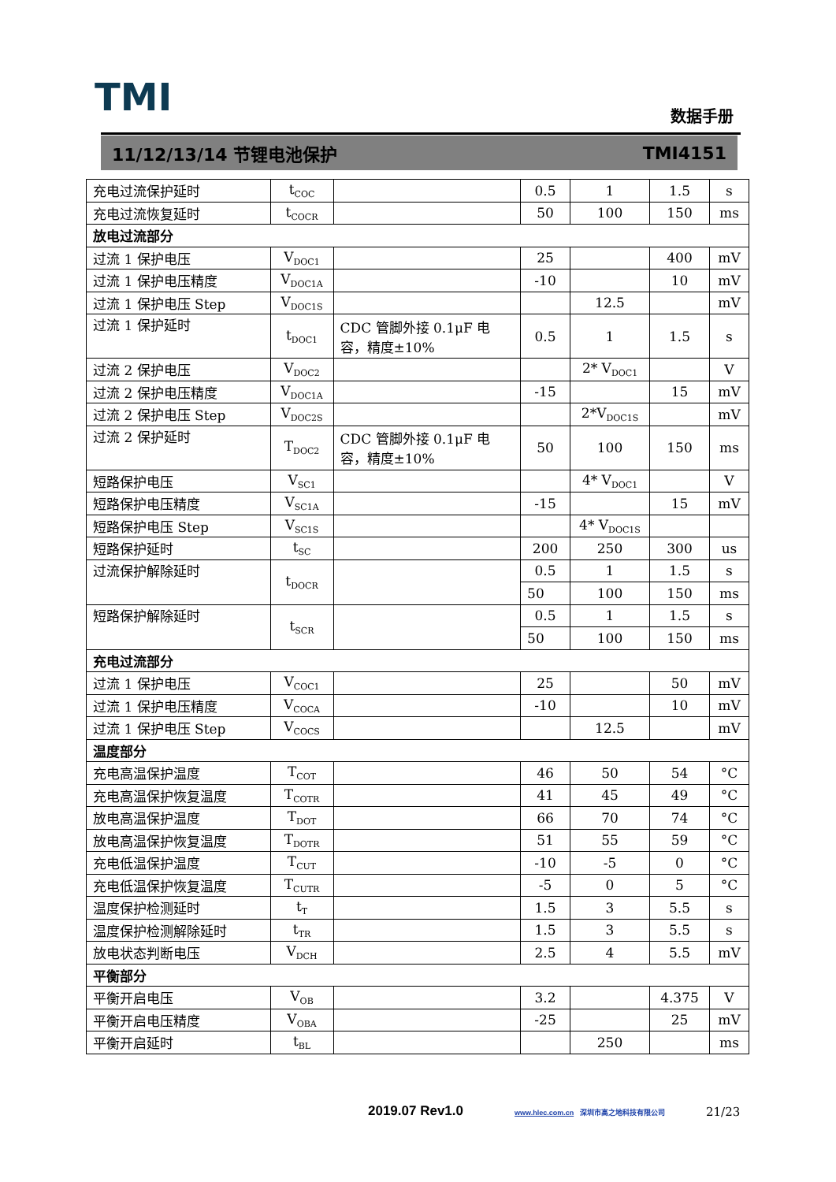TMI 数据手册
11/12/13/14 节锂电池保护 TMI4151
| 充电过流保护延时 | t<sub>COC</sub> | | 0.5 | 1 | 1.5 | s |
| 充电过流恢复延时 | t<sub>COCR</sub> | | 50 | 100 | 150 | ms |
| 放电过流部分 | | | | | | |
| 过流 1 保护电压 | V<sub>DOC1</sub> | | 25 | | 400 | mV |
| 过流 1 保护电压精度 | V<sub>DOC1A</sub> | | -10 | | 10 | mV |
| 过流 1 保护电压 Step | V<sub>DOC1S</sub> | | | 12.5 | | mV |
| 过流 1 保护延时 | t<sub>DOC1</sub> | CDC 管脚外接 0.1μF 电容，精度±10% | 0.5 | 1 | 1.5 | s |
| 过流 2 保护电压 | V<sub>DOC2</sub> | | | 2* V<sub>DOC1</sub> | | V |
| 过流 2 保护电压精度 | V<sub>DOC1A</sub> | | -15 | | 15 | mV |
| 过流 2 保护电压 Step | V<sub>DOC2S</sub> | | | 2*V<sub>DOC1S</sub> | | mV |
| 过流 2 保护延时 | T<sub>DOC2</sub> | CDC 管脚外接 0.1μF 电容，精度±10% | 50 | 100 | 150 | ms |
| 短路保护电压 | V<sub>SC1</sub> | | | 4* V<sub>DOC1</sub> | | V |
| 短路保护电压精度 | V<sub>SC1A</sub> | | -15 | | 15 | mV |
| 短路保护电压 Step | V<sub>SC1S</sub> | | | 4* V<sub>DOC1S</sub> | | |
| 短路保护延时 | t<sub>SC</sub> | | 200 | 250 | 300 | us |
| 过流保护解除延时 | t<sub>DOCR</sub> | | 0.5 | 1 | 1.5 | s |
| | | | 50 | 100 | 150 | ms |
| 短路保护解除延时 | t<sub>SCR</sub> | | 0.5 | 1 | 1.5 | s |
| | | | 50 | 100 | 150 | ms |
| 充电过流部分 | | | | | | |
| 过流 1 保护电压 | V<sub>COC1</sub> | | 25 | | 50 | mV |
| 过流 1 保护电压精度 | V<sub>COCA</sub> | | -10 | | 10 | mV |
| 过流 1 保护电压 Step | V<sub>COCS</sub> | | | 12.5 | | mV |
| 温度部分 | | | | | | |
| 充电高温保护温度 | T<sub>COT</sub> | | 46 | 50 | 54 | °C |
| 充电高温保护恢复温度 | T<sub>COTR</sub> | | 41 | 45 | 49 | °C |
| 放电高温保护温度 | T<sub>DOT</sub> | | 66 | 70 | 74 | °C |
| 放电高温保护恢复温度 | T<sub>DOTR</sub> | | 51 | 55 | 59 | °C |
| 充电低温保护温度 | T<sub>CUT</sub> | | -10 | -5 | 0 | °C |
| 充电低温保护恢复温度 | T<sub>CUTR</sub> | | -5 | 0 | 5 | °C |
| 温度保护检测延时 | t<sub>T</sub> | | 1.5 | 3 | 5.5 | s |
| 温度保护检测解除延时 | t<sub>TR</sub> | | 1.5 | 3 | 5.5 | s |
| 放电状态判断电压 | V<sub>DCH</sub> | | 2.5 | 4 | 5.5 | mV |
| 平衡部分 | | | | | | |
| 平衡开启电压 | V<sub>OB</sub> | | 3.2 | | 4.375 | V |
| 平衡开启电压精度 | V<sub>OBA</sub> | | -25 | | 25 | mV |
| 平衡开启延时 | t<sub>BL</sub> | | | 250 | | ms |
2019.07 Rev1.0
www.hlec.com.cn 深圳市高之地科技有限公司
21/23